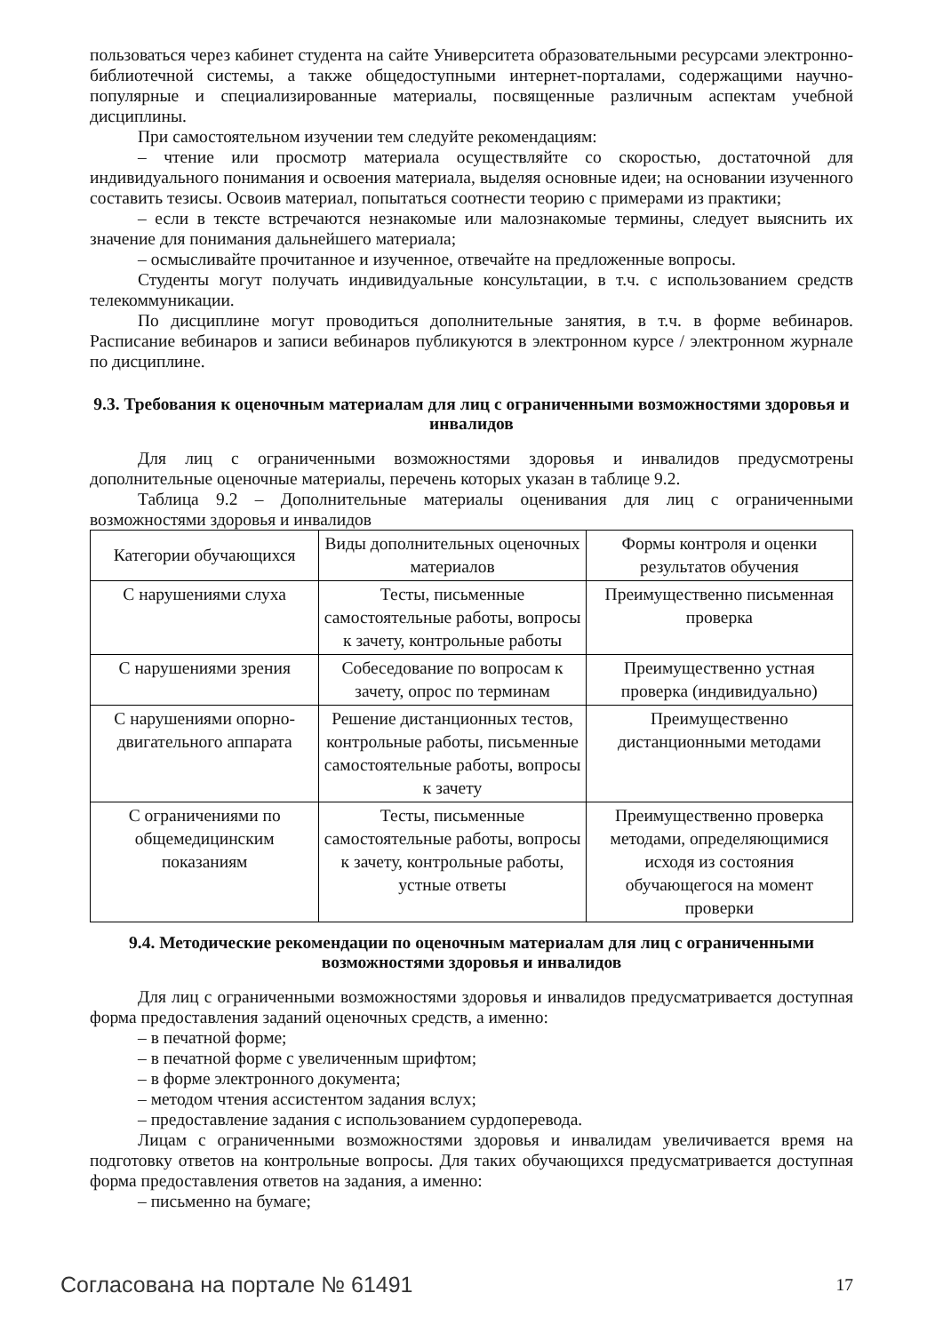пользоваться через кабинет студента на сайте Университета образовательными ресурсами электронно-библиотечной системы, а также общедоступными интернет-порталами, содержащими научно-популярные и специализированные материалы, посвященные различным аспектам учебной дисциплины.
При самостоятельном изучении тем следуйте рекомендациям:
– чтение или просмотр материала осуществляйте со скоростью, достаточной для индивидуального понимания и освоения материала, выделяя основные идеи; на основании изученного составить тезисы. Освоив материал, попытаться соотнести теорию с примерами из практики;
– если в тексте встречаются незнакомые или малознакомые термины, следует выяснить их значение для понимания дальнейшего материала;
– осмысливайте прочитанное и изученное, отвечайте на предложенные вопросы.
Студенты могут получать индивидуальные консультации, в т.ч. с использованием средств телекоммуникации.
По дисциплине могут проводиться дополнительные занятия, в т.ч. в форме вебинаров. Расписание вебинаров и записи вебинаров публикуются в электронном курсе / электронном журнале по дисциплине.
9.3. Требования к оценочным материалам для лиц с ограниченными возможностями здоровья и инвалидов
Для лиц с ограниченными возможностями здоровья и инвалидов предусмотрены дополнительные оценочные материалы, перечень которых указан в таблице 9.2.
Таблица 9.2 – Дополнительные материалы оценивания для лиц с ограниченными возможностями здоровья и инвалидов
| Категории обучающихся | Виды дополнительных оценочных материалов | Формы контроля и оценки результатов обучения |
| С нарушениями слуха | Тесты, письменные самостоятельные работы, вопросы к зачету, контрольные работы | Преимущественно письменная проверка |
| С нарушениями зрения | Собеседование по вопросам к зачету, опрос по терминам | Преимущественно устная проверка (индивидуально) |
| С нарушениями опорно-двигательного аппарата | Решение дистанционных тестов, контрольные работы, письменные самостоятельные работы, вопросы к зачету | Преимущественно дистанционными методами |
| С ограничениями по общемедицинским показаниям | Тесты, письменные самостоятельные работы, вопросы к зачету, контрольные работы, устные ответы | Преимущественно проверка методами, определяющимися исходя из состояния обучающегося на момент проверки |
9.4. Методические рекомендации по оценочным материалам для лиц с ограниченными возможностями здоровья и инвалидов
Для лиц с ограниченными возможностями здоровья и инвалидов предусматривается доступная форма предоставления заданий оценочных средств, а именно:
– в печатной форме;
– в печатной форме с увеличенным шрифтом;
– в форме электронного документа;
– методом чтения ассистентом задания вслух;
– предоставление задания с использованием сурдоперевода.
Лицам с ограниченными возможностями здоровья и инвалидам увеличивается время на подготовку ответов на контрольные вопросы. Для таких обучающихся предусматривается доступная форма предоставления ответов на задания, а именно:
– письменно на бумаге;
Согласована на портале № 61491 17